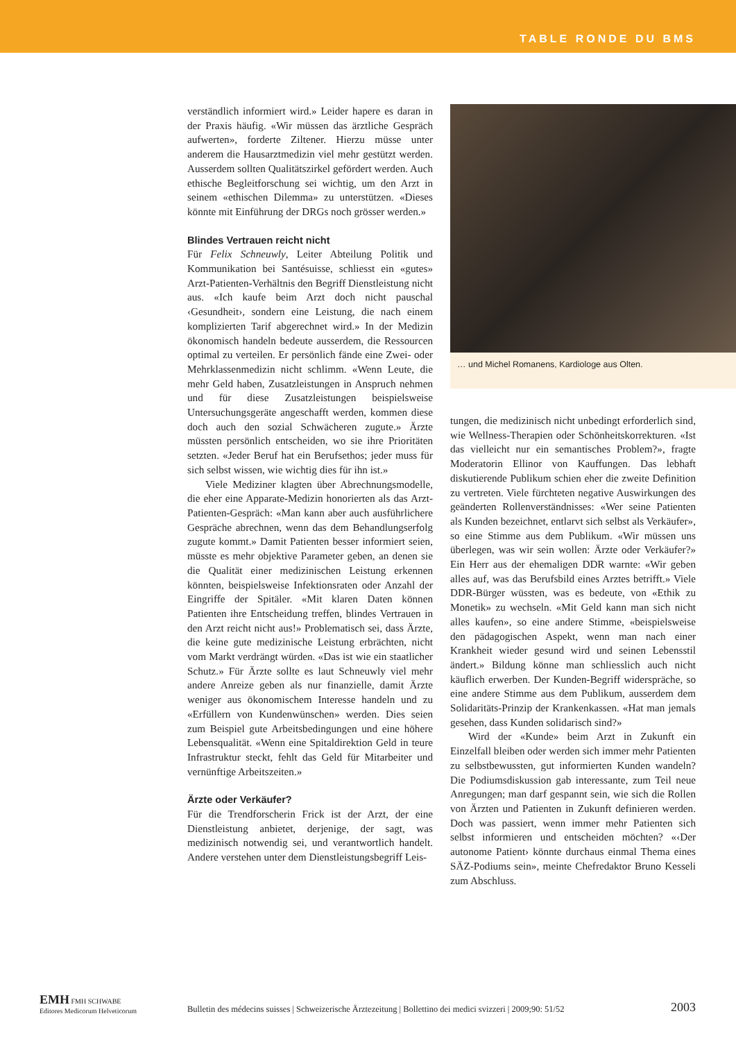TABLE RONDE DU BMS
verständlich informiert wird.» Leider hapere es daran in der Praxis häufig. «Wir müssen das ärztliche Gespräch aufwerten», forderte Ziltener. Hierzu müsse unter anderem die Hausarztmedizin viel mehr gestützt werden. Ausserdem sollten Qualitätszirkel gefördert werden. Auch ethische Begleitforschung sei wichtig, um den Arzt in seinem «ethischen Dilemma» zu unterstützen. «Dieses könnte mit Einführung der DRGs noch grösser werden.»
Blindes Vertrauen reicht nicht
Für Felix Schneuwly, Leiter Abteilung Politik und Kommunikation bei Santésuisse, schliesst ein «gutes» Arzt-Patienten-Verhältnis den Begriff Dienstleistung nicht aus. «Ich kaufe beim Arzt doch nicht pauschal ‹Gesundheit›, sondern eine Leistung, die nach einem komplizierten Tarif abgerechnet wird.» In der Medizin ökonomisch handeln bedeute ausserdem, die Ressourcen optimal zu verteilen. Er persönlich fände eine Zwei- oder Mehrklassenmedizin nicht schlimm. «Wenn Leute, die mehr Geld haben, Zusatzleistungen in Anspruch nehmen und für diese Zusatzleistungen beispielsweise Untersuchungsgeräte angeschafft werden, kommen diese doch auch den sozial Schwächeren zugute.» Ärzte müssten persönlich entscheiden, wo sie ihre Prioritäten setzten. «Jeder Beruf hat ein Berufsethos; jeder muss für sich selbst wissen, wie wichtig dies für ihn ist.»
Viele Mediziner klagten über Abrechnungsmodelle, die eher eine Apparate-Medizin honorierten als das Arzt-Patienten-Gespräch: «Man kann aber auch ausführlichere Gespräche abrechnen, wenn das dem Behandlungserfolg zugute kommt.» Damit Patienten besser informiert seien, müsste es mehr objektive Parameter geben, an denen sie die Qualität einer medizinischen Leistung erkennen könnten, beispielsweise Infektionsraten oder Anzahl der Eingriffe der Spitäler. «Mit klaren Daten können Patienten ihre Entscheidung treffen, blindes Vertrauen in den Arzt reicht nicht aus!» Problematisch sei, dass Ärzte, die keine gute medizinische Leistung erbrächten, nicht vom Markt verdrängt würden. «Das ist wie ein staatlicher Schutz.» Für Ärzte sollte es laut Schneuwly viel mehr andere Anreize geben als nur finanzielle, damit Ärzte weniger aus ökonomischem Interesse handeln und zu «Erfüllern von Kundenwünschen» werden. Dies seien zum Beispiel gute Arbeitsbedingungen und eine höhere Lebensqualität. «Wenn eine Spitaldirektion Geld in teure Infrastruktur steckt, fehlt das Geld für Mitarbeiter und vernünftige Arbeitszeiten.»
Ärzte oder Verkäufer?
Für die Trendforscherin Frick ist der Arzt, der eine Dienstleistung anbietet, derjenige, der sagt, was medizinisch notwendig sei, und verantwortlich handelt. Andere verstehen unter dem Dienstleistungsbegriff Leis-
… und Michel Romanens, Kardiologe aus Olten.
tungen, die medizinisch nicht unbedingt erforderlich sind, wie Wellness-Therapien oder Schönheitskorrekturen. «Ist das vielleicht nur ein semantisches Problem?», fragte Moderatorin Ellinor von Kauffungen. Das lebhaft diskutierende Publikum schien eher die zweite Definition zu vertreten. Viele fürchteten negative Auswirkungen des geänderten Rollenverständnisses: «Wer seine Patienten als Kunden bezeichnet, entlarvt sich selbst als Verkäufer», so eine Stimme aus dem Publikum. «Wir müssen uns überlegen, was wir sein wollen: Ärzte oder Verkäufer?» Ein Herr aus der ehemaligen DDR warnte: «Wir geben alles auf, was das Berufsbild eines Arztes betrifft.» Viele DDR-Bürger wüssten, was es bedeute, von «Ethik zu Monetik» zu wechseln. «Mit Geld kann man sich nicht alles kaufen», so eine andere Stimme, «beispielsweise den pädagogischen Aspekt, wenn man nach einer Krankheit wieder gesund wird und seinen Lebensstil ändert.» Bildung könne man schliesslich auch nicht käuflich erwerben. Der Kunden-Begriff widerspräche, so eine andere Stimme aus dem Publikum, ausserdem dem Solidaritäts-Prinzip der Krankenkassen. «Hat man jemals gesehen, dass Kunden solidarisch sind?»
Wird der «Kunde» beim Arzt in Zukunft ein Einzelfall bleiben oder werden sich immer mehr Patienten zu selbstbewussten, gut informierten Kunden wandeln? Die Podiumsdiskussion gab interessante, zum Teil neue Anregungen; man darf gespannt sein, wie sich die Rollen von Ärzten und Patienten in Zukunft definieren werden. Doch was passiert, wenn immer mehr Patienten sich selbst informieren und entscheiden möchten? «‹Der autonome Patient› könnte durchaus einmal Thema eines SÄZ-Podiums sein», meinte Chefredaktor Bruno Kesseli zum Abschluss.
EMH FMH SCHWABE
Editores Medicorum Helveticorum
Bulletin des médecins suisses | Schweizerische Ärztezeitung | Bollettino dei medici svizzeri | 2009;90: 51/52
2003